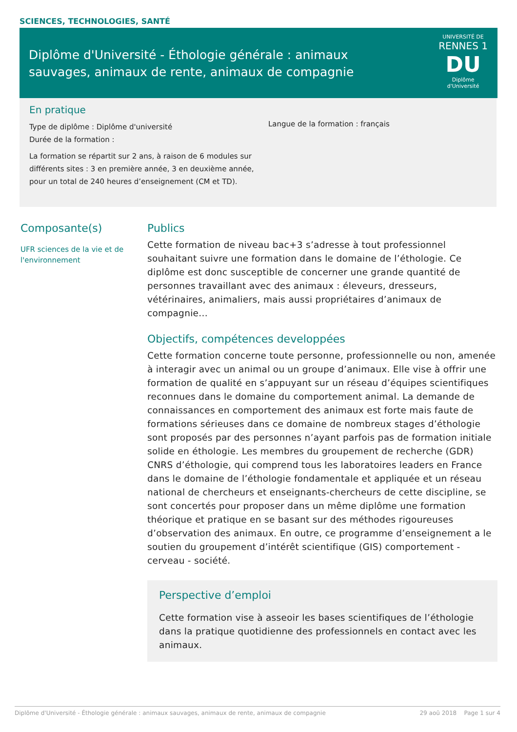SCIENCES, TECHNOLOGIES, SANTÉ
Diplôme d'Université - Éthologie générale : animaux sauvages, animaux de rente, animaux de compagnie
UNIVERSITÉ DE
RENNES 1
DU
Diplôme
d'Université
En pratique
Type de diplôme : Diplôme d'université
Durée de la formation :
La formation se répartit sur 2 ans, à raison de 6 modules sur différents sites : 3 en première année, 3 en deuxième année, pour un total de 240 heures d’enseignement (CM et TD).
Langue de la formation : français
Composante(s)
UFR sciences de la vie et de l'environnement
Publics
Cette formation de niveau bac+3 s’adresse à tout professionnel souhaitant suivre une formation dans le domaine de l’éthologie. Ce diplôme est donc susceptible de concerner une grande quantité de personnes travaillant avec des animaux : éleveurs, dresseurs, vétérinaires, animaliers, mais aussi propriétaires d’animaux de compagnie...
Objectifs, compétences developpées
Cette formation concerne toute personne, professionnelle ou non, amenée à interagir avec un animal ou un groupe d’animaux. Elle vise à offrir une formation de qualité en s’appuyant sur un réseau d’équipes scientifiques reconnues dans le domaine du comportement animal. La demande de connaissances en comportement des animaux est forte mais faute de formations sérieuses dans ce domaine de nombreux stages d’éthologie sont proposés par des personnes n’ayant parfois pas de formation initiale solide en éthologie. Les membres du groupement de recherche (GDR) CNRS d’éthologie, qui comprend tous les laboratoires leaders en France dans le domaine de l’éthologie fondamentale et appliquée et un réseau national de chercheurs et enseignants-chercheurs de cette discipline, se sont concertés pour proposer dans un même diplôme une formation théorique et pratique en se basant sur des méthodes rigoureuses d’observation des animaux. En outre, ce programme d’enseignement a le soutien du groupement d’intérêt scientifique (GIS) comportement - cerveau - société.
Perspective d’emploi
Cette formation vise à asseoir les bases scientifiques de l’éthologie dans la pratique quotidienne des professionnels en contact avec les animaux.
Diplôme d'Université - Éthologie générale : animaux sauvages, animaux de rente, animaux de compagnie 29 aoû 2018 Page 1 sur 4